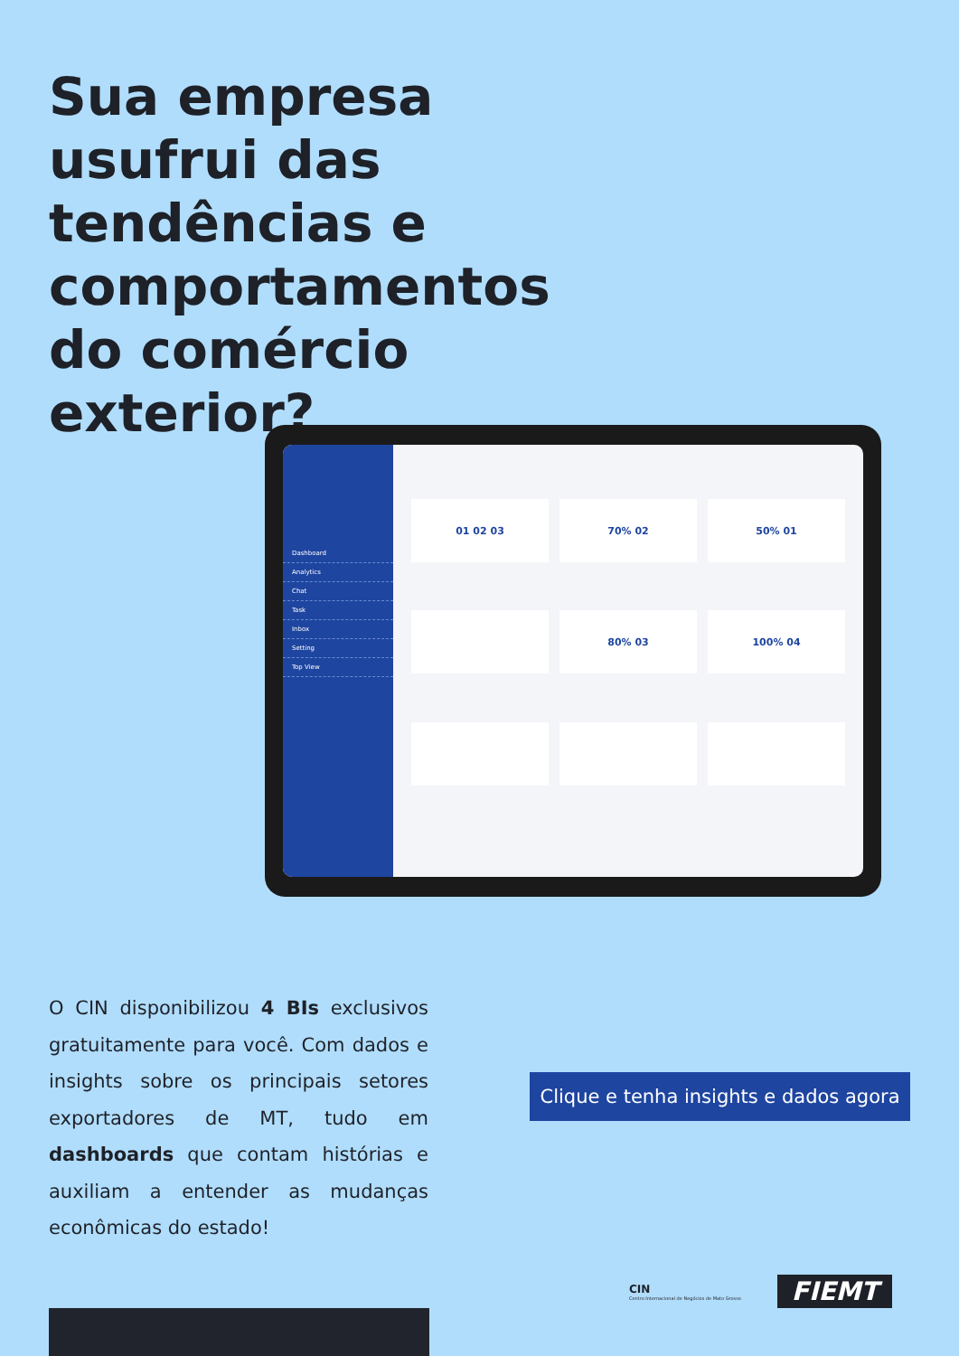Sua empresa usufrui das tendências e comportamentos do comércio exterior?
Dashboard
Analytics
Chat
Task
Inbox
Setting
Top View
01 02 03
70% 02
50% 01
80% 03
100% 04
O CIN disponibilizou 4 BIs exclusivos gratuitamente para você. Com dados e insights sobre os principais setores exportadores de MT, tudo em dashboards que contam histórias e auxiliam a entender as mudanças econômicas do estado!
Clique e tenha insights e dados agora
CIN
Centro Internacional de Negócios de Mato Grosso
FIEMT